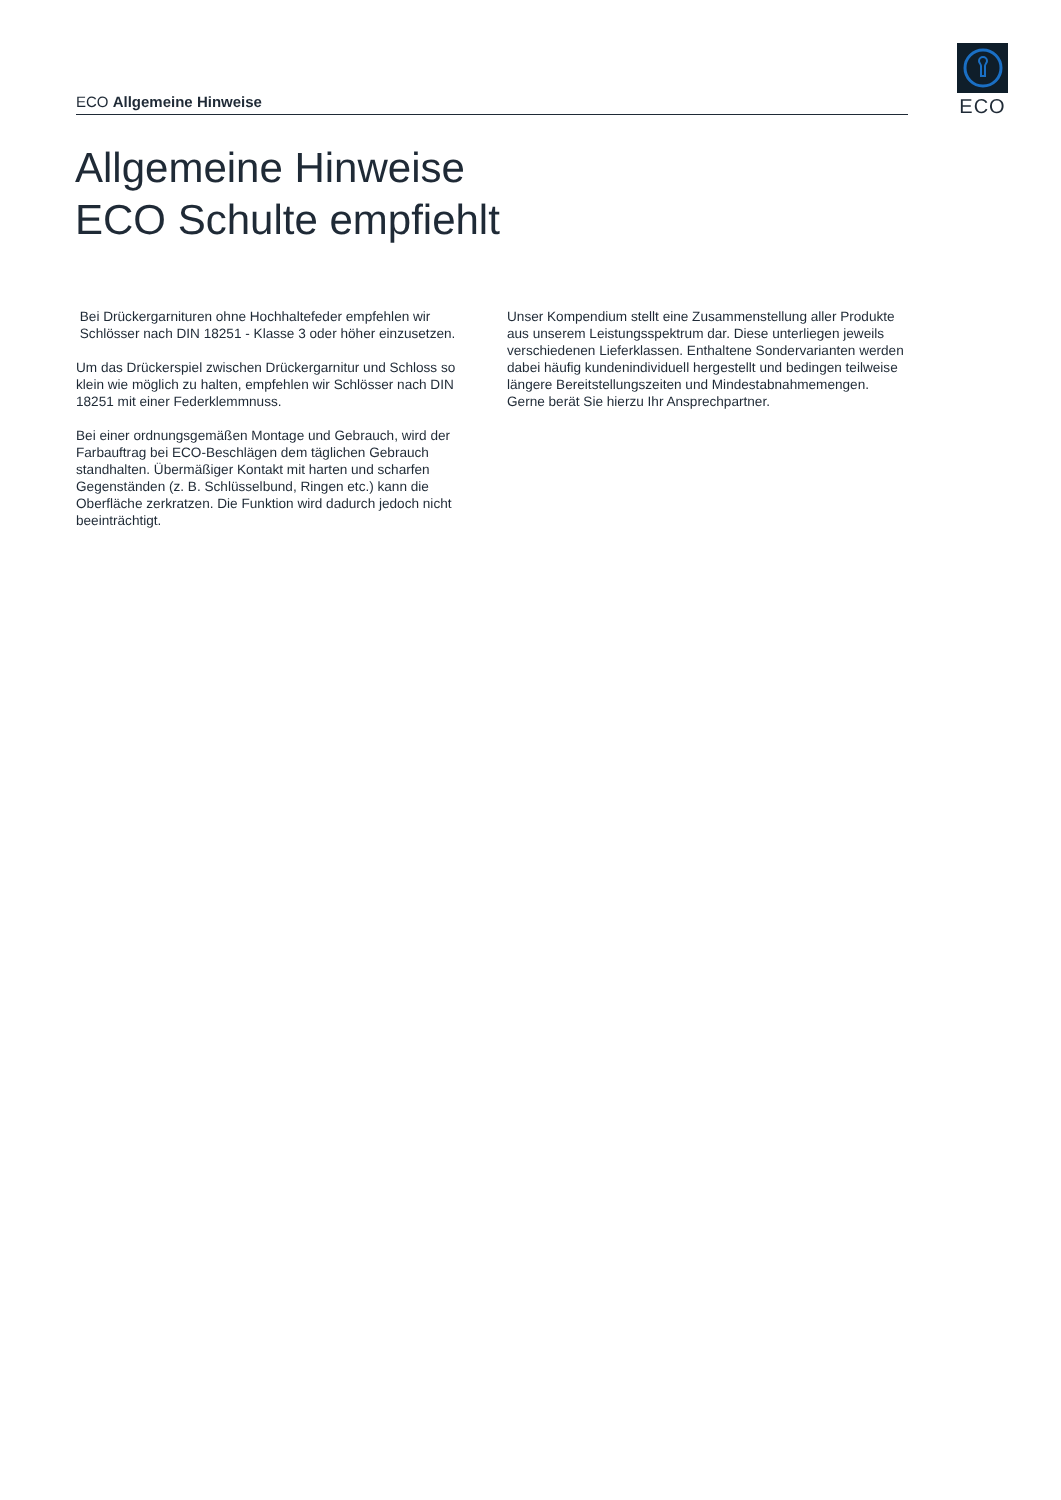ECO Allgemeine Hinweise
ECO
Allgemeine Hinweise
ECO Schulte empfiehlt
Bei Drückergarnituren ohne Hochhaltefeder empfehlen wir
Schlösser nach DIN 18251 - Klasse 3 oder höher einzusetzen.
Um das Drückerspiel zwischen Drückergarnitur und Schloss so klein wie möglich zu halten, empfehlen wir Schlösser nach DIN 18251 mit einer Federklemmnuss.
Bei einer ordnungsgemäßen Montage und Gebrauch, wird der Farbauftrag bei ECO-Beschlägen dem täglichen Gebrauch standhalten. Übermäßiger Kontakt mit harten und scharfen Gegenständen (z. B. Schlüsselbund, Ringen etc.) kann die Oberfläche zerkratzen. Die Funktion wird dadurch jedoch nicht beeinträchtigt.
Unser Kompendium stellt eine Zusammenstellung aller Produkte aus unserem Leistungsspektrum dar. Diese unterliegen jeweils verschiedenen Lieferklassen. Enthaltene Sondervarianten werden dabei häufig kundenindividuell hergestellt und bedingen teilweise längere Bereitstellungszeiten und Mindestabnahmemengen. Gerne berät Sie hierzu Ihr Ansprechpartner.